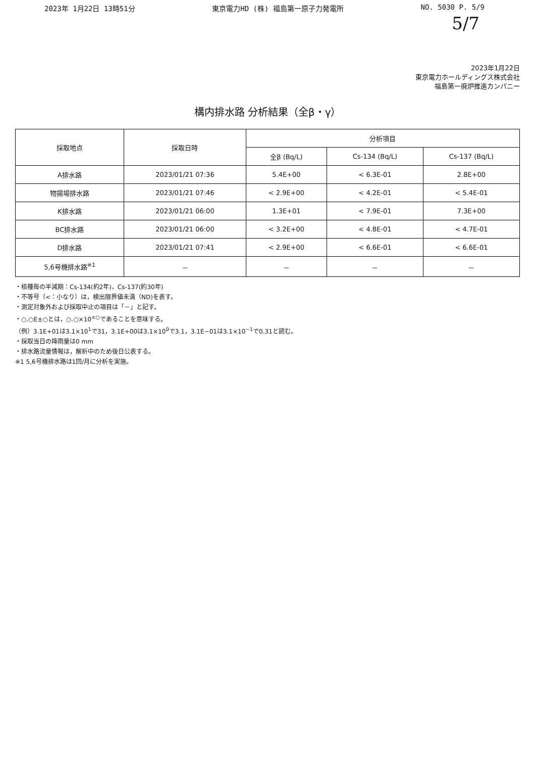2023年 1月22日 13時51分 東京電力HD (株) 福島第一原子力発電所 NO. 5030 P. 5/9
5/7
2023年1月22日
東京電力ホールディングス株式会社
福島第一廃炉推進カンパニー
構内排水路 分析結果（全β・γ）
| 採取地点 | 採取日時 | 分析項目 | | |
| --- | --- | --- | --- | --- |
| | | 全β (Bq/L) | Cs-134 (Bq/L) | Cs-137 (Bq/L) |
| A排水路 | 2023/01/21 07:36 | 5.4E+00 | < 6.3E-01 | 2.8E+00 |
| 物揚場排水路 | 2023/01/21 07:46 | < 2.9E+00 | < 4.2E-01 | < 5.4E-01 |
| K排水路 | 2023/01/21 06:00 | 1.3E+01 | < 7.9E-01 | 7.3E+00 |
| BC排水路 | 2023/01/21 06:00 | < 3.2E+00 | < 4.8E-01 | < 4.7E-01 |
| D排水路 | 2023/01/21 07:41 | < 2.9E+00 | < 6.6E-01 | < 6.6E-01 |
| 5,6号機排水路<sup>※1</sup> | － | － | － | － |
・核種毎の半減期：Cs-134(約2年)，Cs-137(約30年)
・不等号（<：小なり）は，検出限界値未満（ND)を表す。
・測定対象外および採取中止の項目は「－」と記す。
・○.○E±○とは，○.○×10<sup>±○</sup>であることを意味する。
（例）3.1E+01は3.1×10<sup>1</sup>で31，3.1E+00は3.1×10<sup>0</sup>で3.1，3.1E−01は3.1×10<sup>−1</sup>で0.31と読む。
・採取当日の降雨量は0 mm
・排水路流量情報は，解析中のため後日公表する。
※1 5,6号機排水路は1回/月に分析を実施。